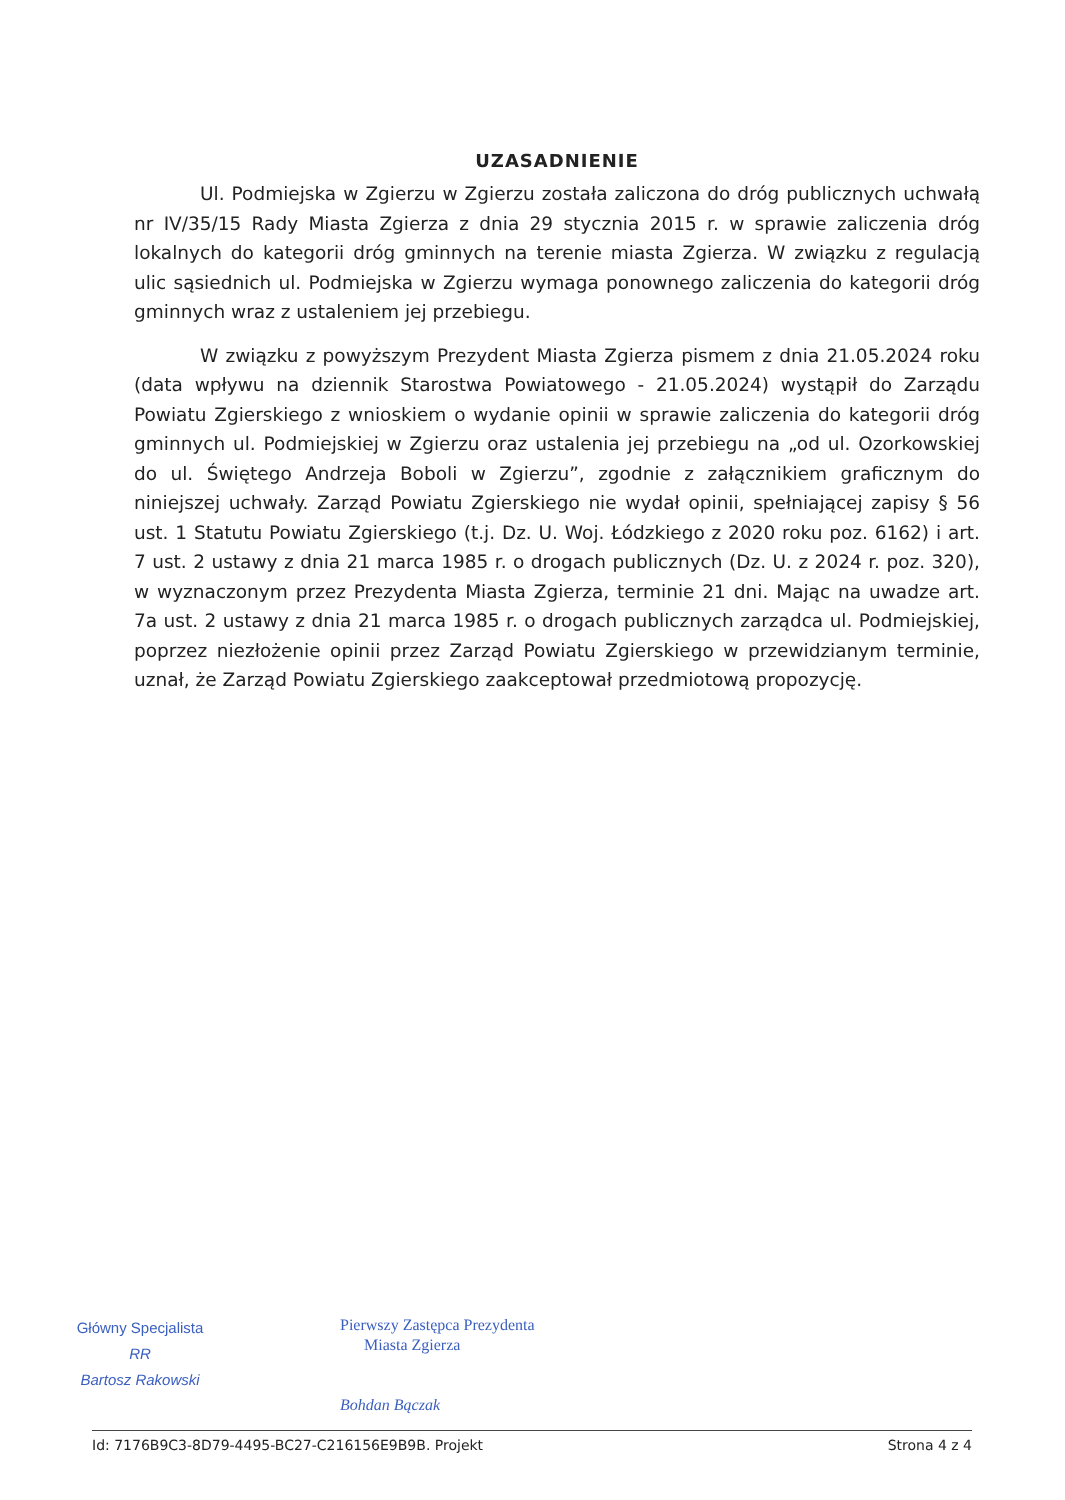UZASADNIENIE
Ul. Podmiejska w Zgierzu w Zgierzu została zaliczona do dróg publicznych uchwałą nr IV/35/15 Rady Miasta Zgierza z dnia 29 stycznia 2015 r. w sprawie zaliczenia dróg lokalnych do kategorii dróg gminnych na terenie miasta Zgierza. W związku z regulacją ulic sąsiednich ul. Podmiejska w Zgierzu wymaga ponownego zaliczenia do kategorii dróg gminnych wraz z ustaleniem jej przebiegu.
W związku z powyższym Prezydent Miasta Zgierza pismem z dnia 21.05.2024 roku (data wpływu na dziennik Starostwa Powiatowego - 21.05.2024) wystąpił do Zarządu Powiatu Zgierskiego z wnioskiem o wydanie opinii w sprawie zaliczenia do kategorii dróg gminnych ul. Podmiejskiej w Zgierzu oraz ustalenia jej przebiegu na „od ul. Ozorkowskiej do ul. Świętego Andrzeja Boboli w Zgierzu”, zgodnie z załącznikiem graficznym do niniejszej uchwały. Zarząd Powiatu Zgierskiego nie wydał opinii, spełniającej zapisy § 56 ust. 1 Statutu Powiatu Zgierskiego (t.j. Dz. U. Woj. Łódzkiego z 2020 roku poz. 6162) i art. 7 ust. 2 ustawy z dnia 21 marca 1985 r. o drogach publicznych (Dz. U. z 2024 r. poz. 320), w wyznaczonym przez Prezydenta Miasta Zgierza, terminie 21 dni. Mając na uwadze art. 7a ust. 2 ustawy z dnia 21 marca 1985 r. o drogach publicznych zarządca ul. Podmiejskiej, poprzez niezłożenie opinii przez Zarząd Powiatu Zgierskiego w przewidzianym terminie, uznał, że Zarząd Powiatu Zgierskiego zaakceptował przedmiotową propozycję.
Główny Specjalista
RR
Bartosz Rakowski
Pierwszy Zastępca Prezydenta
Miasta Zgierza
Bohdan Bączak
Id: 7176B9C3-8D79-4495-BC27-C216156E9B9B. Projekt Strona 4 z 4